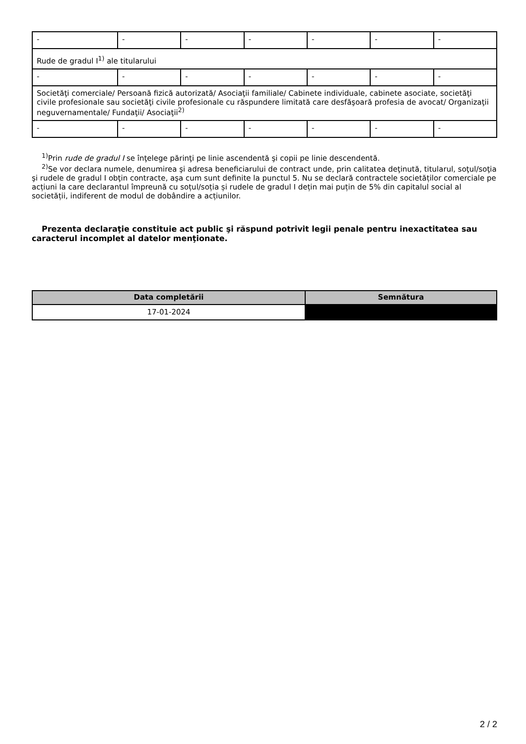| - | - | - | - | - | - | - |
| Rude de gradul I<sup>1)</sup> ale titularului | | | | | | |
| - | - | - | - | - | - | - |
| Societăţi comerciale/ Persoană fizică autorizată/ Asociaţii familiale/ Cabinete individuale, cabinete asociate, societăţi civile profesionale sau societăţi civile profesionale cu răspundere limitată care desfăşoară profesia de avocat/ Organizaţii neguvernamentale/ Fundaţii/ Asociaţii<sup>2)</sup> | | | | | | |
| - | - | - | - | - | - | - |
<sup>1)</sup> Prin rude de gradul I se înţelege părinţi pe linie ascendentă şi copii pe linie descendentă.
<sup>2)</sup> Se vor declara numele, denumirea şi adresa beneficiarului de contract unde, prin calitatea deţinută, titularul, soţul/soţia şi rudele de gradul I obţin contracte, aşa cum sunt definite la punctul 5. Nu se declară contractele societăților comerciale pe acțiuni la care declarantul împreună cu soțul/soția și rudele de gradul I dețin mai puțin de 5% din capitalul social al societății, indiferent de modul de dobândire a acțiunilor.
Prezenta declaraţie constituie act public şi răspund potrivit legii penale pentru inexactitatea sau caracterul incomplet al datelor menţionate.
| Data completării | Semnătura |
| --- | --- |
| 17-01-2024 | |
2 / 2